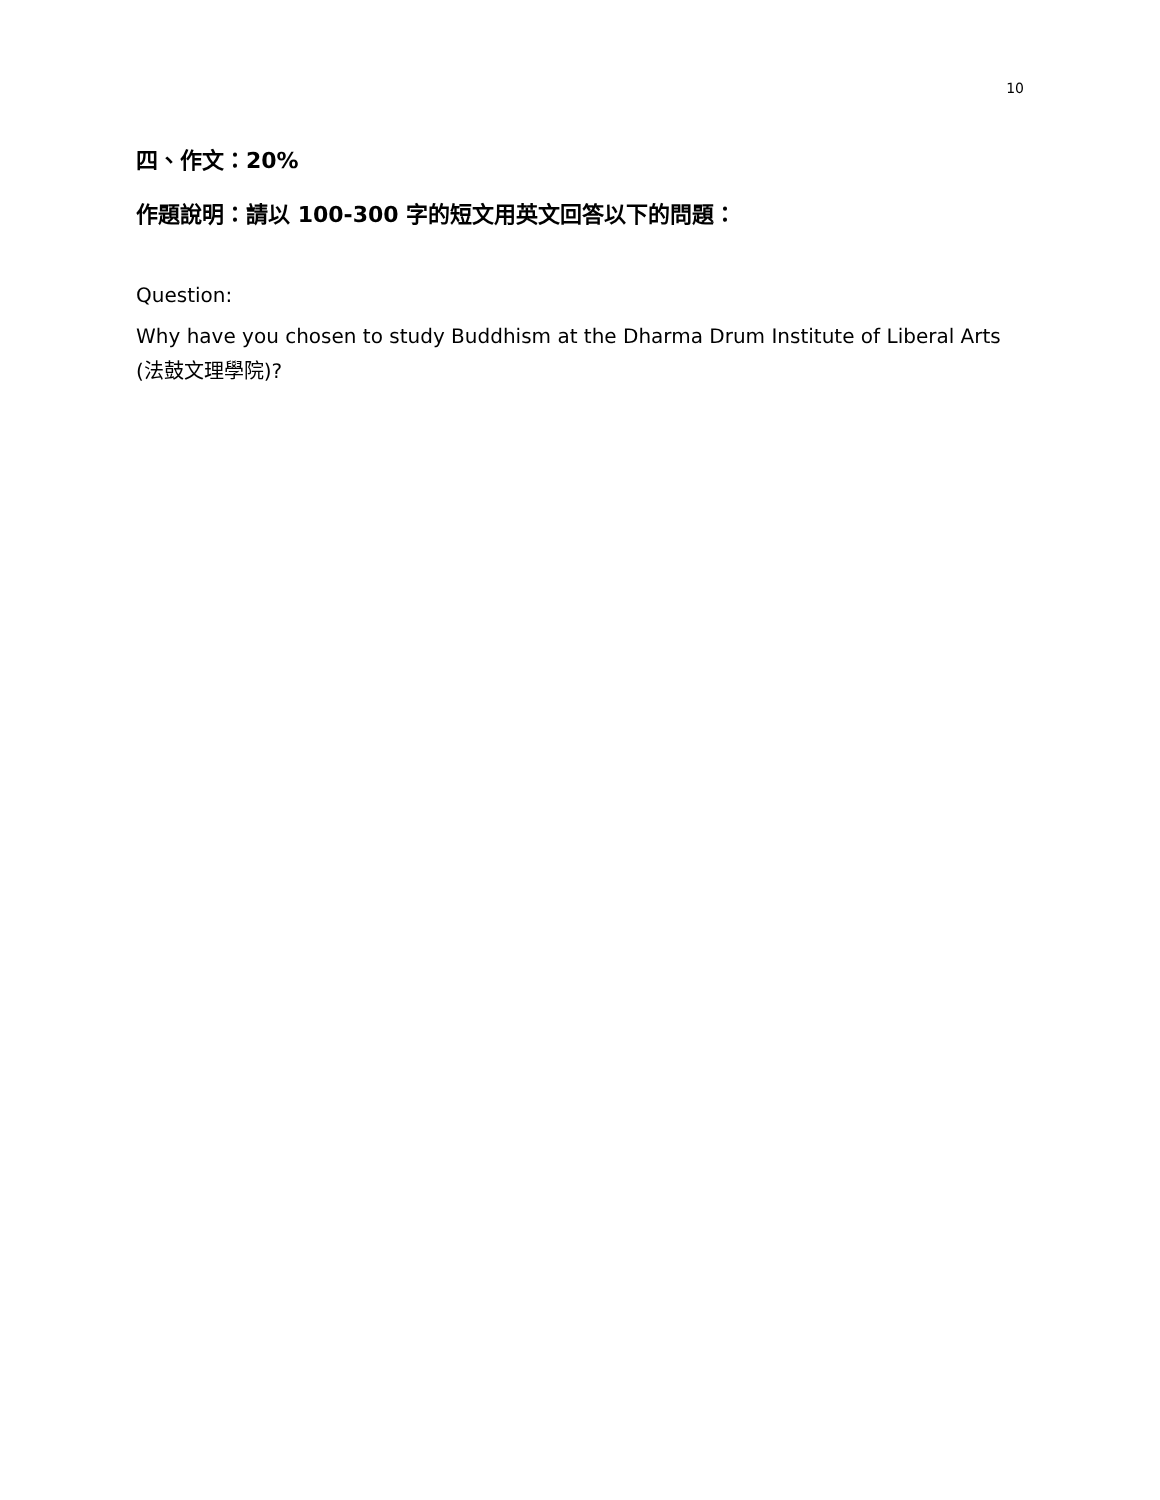10
四、作文：20%
作題說明：請以 100-300 字的短文用英文回答以下的問題：
Question:
Why have you chosen to study Buddhism at the Dharma Drum Institute of Liberal Arts (法鼓文理學院)?